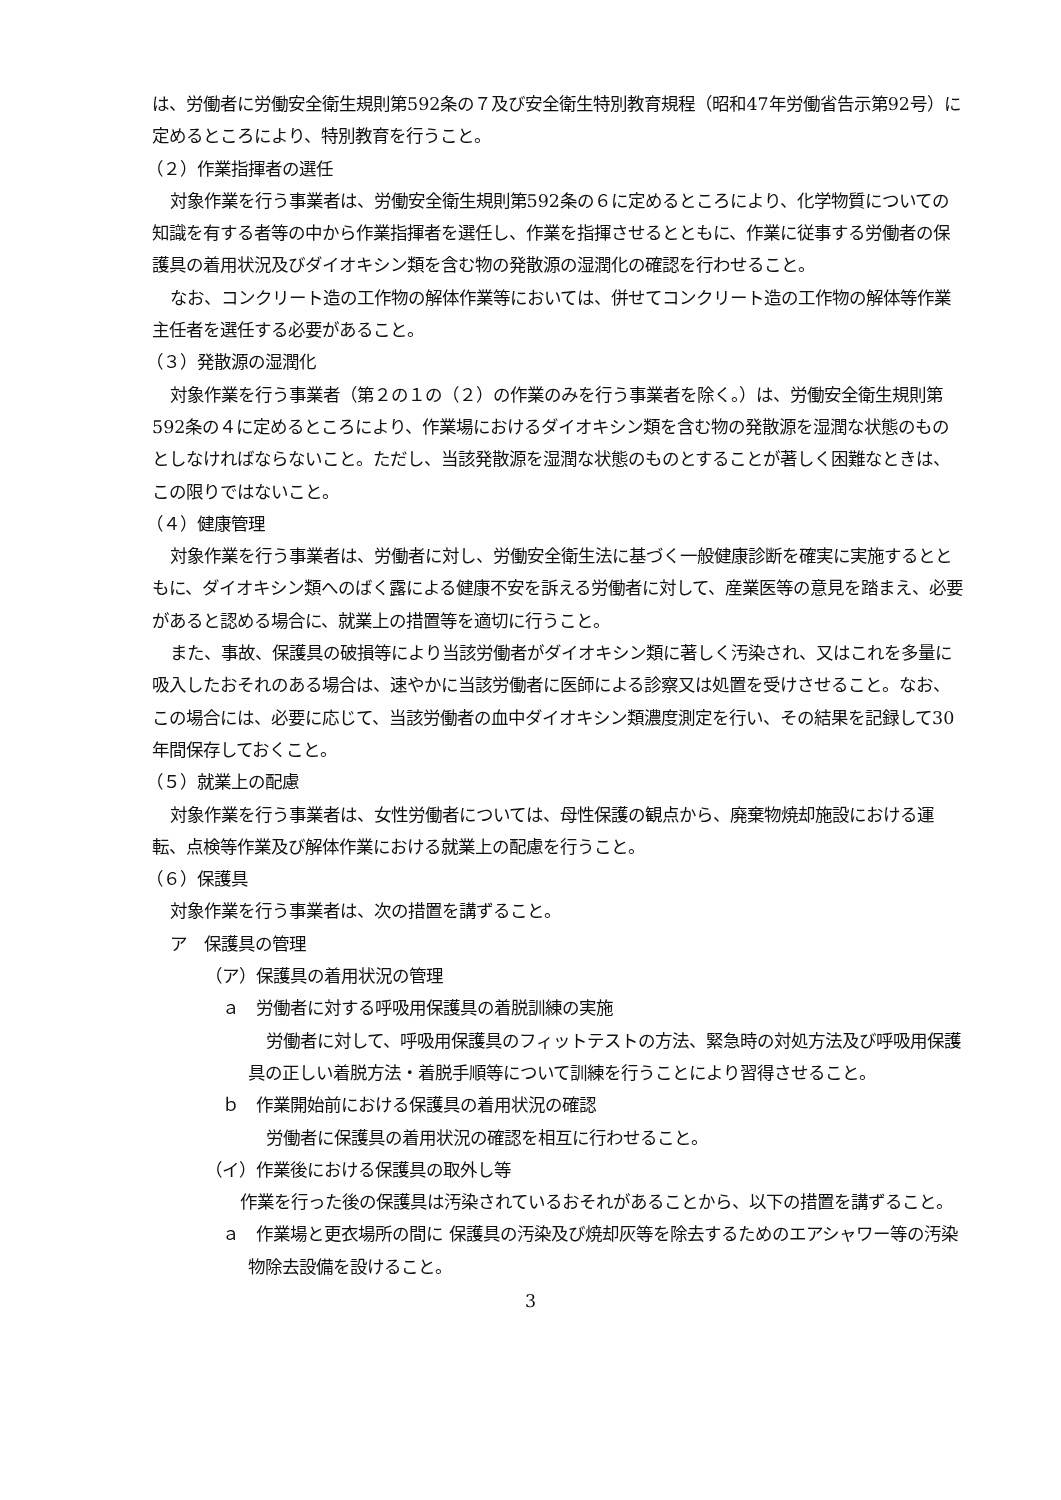は、労働者に労働安全衛生規則第592条の７及び安全衛生特別教育規程（昭和47年労働省告示第92号）に定めるところにより、特別教育を行うこと。
（２）作業指揮者の選任
対象作業を行う事業者は、労働安全衛生規則第592条の６に定めるところにより、化学物質についての知識を有する者等の中から作業指揮者を選任し、作業を指揮させるとともに、作業に従事する労働者の保護具の着用状況及びダイオキシン類を含む物の発散源の湿潤化の確認を行わせること。
なお、コンクリート造の工作物の解体作業等においては、併せてコンクリート造の工作物の解体等作業主任者を選任する必要があること。
（３）発散源の湿潤化
対象作業を行う事業者（第２の１の（２）の作業のみを行う事業者を除く。）は、労働安全衛生規則第592条の４に定めるところにより、作業場におけるダイオキシン類を含む物の発散源を湿潤な状態のものとしなければならないこと。ただし、当該発散源を湿潤な状態のものとすることが著しく困難なときは、この限りではないこと。
（４）健康管理
対象作業を行う事業者は、労働者に対し、労働安全衛生法に基づく一般健康診断を確実に実施するとともに、ダイオキシン類へのばく露による健康不安を訴える労働者に対して、産業医等の意見を踏まえ、必要があると認める場合に、就業上の措置等を適切に行うこと。
また、事故、保護具の破損等により当該労働者がダイオキシン類に著しく汚染され、又はこれを多量に吸入したおそれのある場合は、速やかに当該労働者に医師による診察又は処置を受けさせること。なお、この場合には、必要に応じて、当該労働者の血中ダイオキシン類濃度測定を行い、その結果を記録して30年間保存しておくこと。
（５）就業上の配慮
対象作業を行う事業者は、女性労働者については、母性保護の観点から、廃棄物焼却施設における運転、点検等作業及び解体作業における就業上の配慮を行うこと。
（６）保護具
対象作業を行う事業者は、次の措置を講ずること。
ア　保護具の管理
（ア）保護具の着用状況の管理
ａ　労働者に対する呼吸用保護具の着脱訓練の実施
労働者に対して、呼吸用保護具のフィットテストの方法、緊急時の対処方法及び呼吸用保護具の正しい着脱方法・着脱手順等について訓練を行うことにより習得させること。
ｂ　作業開始前における保護具の着用状況の確認
労働者に保護具の着用状況の確認を相互に行わせること。
（イ）作業後における保護具の取外し等
作業を行った後の保護具は汚染されているおそれがあることから、以下の措置を講ずること。
ａ　作業場と更衣場所の間に 保護具の汚染及び焼却灰等を除去するためのエアシャワー等の汚染物除去設備を設けること。
3